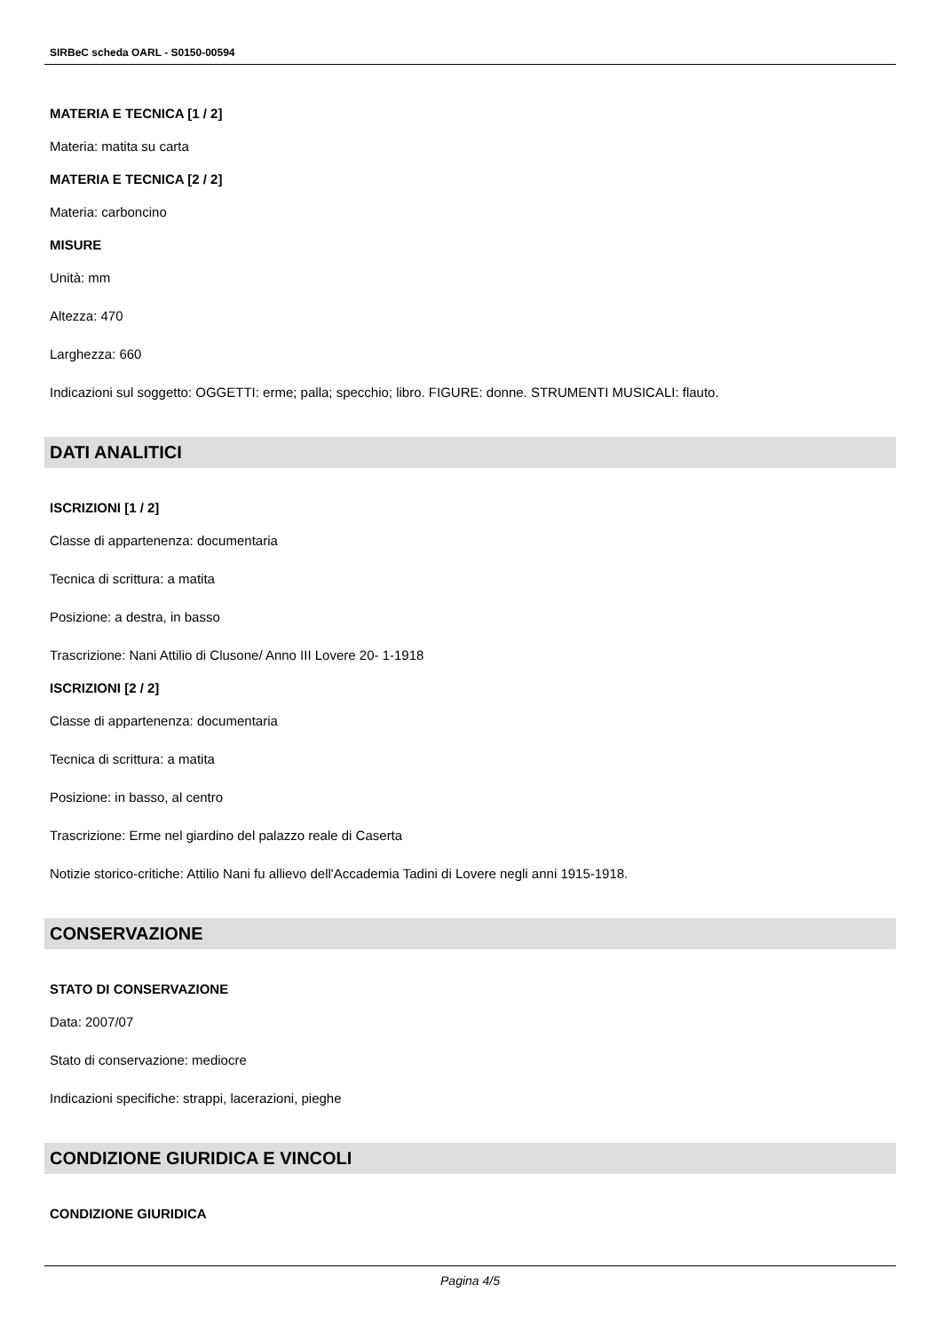SIRBeC scheda OARL - S0150-00594
MATERIA E TECNICA [1 / 2]
Materia: matita su carta
MATERIA E TECNICA [2 / 2]
Materia: carboncino
MISURE
Unità: mm
Altezza: 470
Larghezza: 660
Indicazioni sul soggetto: OGGETTI: erme; palla; specchio; libro. FIGURE: donne. STRUMENTI MUSICALI: flauto.
DATI ANALITICI
ISCRIZIONI [1 / 2]
Classe di appartenenza: documentaria
Tecnica di scrittura: a matita
Posizione: a destra, in basso
Trascrizione: Nani Attilio di Clusone/ Anno III Lovere 20- 1-1918
ISCRIZIONI [2 / 2]
Classe di appartenenza: documentaria
Tecnica di scrittura: a matita
Posizione: in basso, al centro
Trascrizione: Erme nel giardino del palazzo reale di Caserta
Notizie storico-critiche: Attilio Nani fu allievo dell'Accademia Tadini di Lovere negli anni 1915-1918.
CONSERVAZIONE
STATO DI CONSERVAZIONE
Data: 2007/07
Stato di conservazione: mediocre
Indicazioni specifiche: strappi, lacerazioni, pieghe
CONDIZIONE GIURIDICA E VINCOLI
CONDIZIONE GIURIDICA
Pagina 4/5